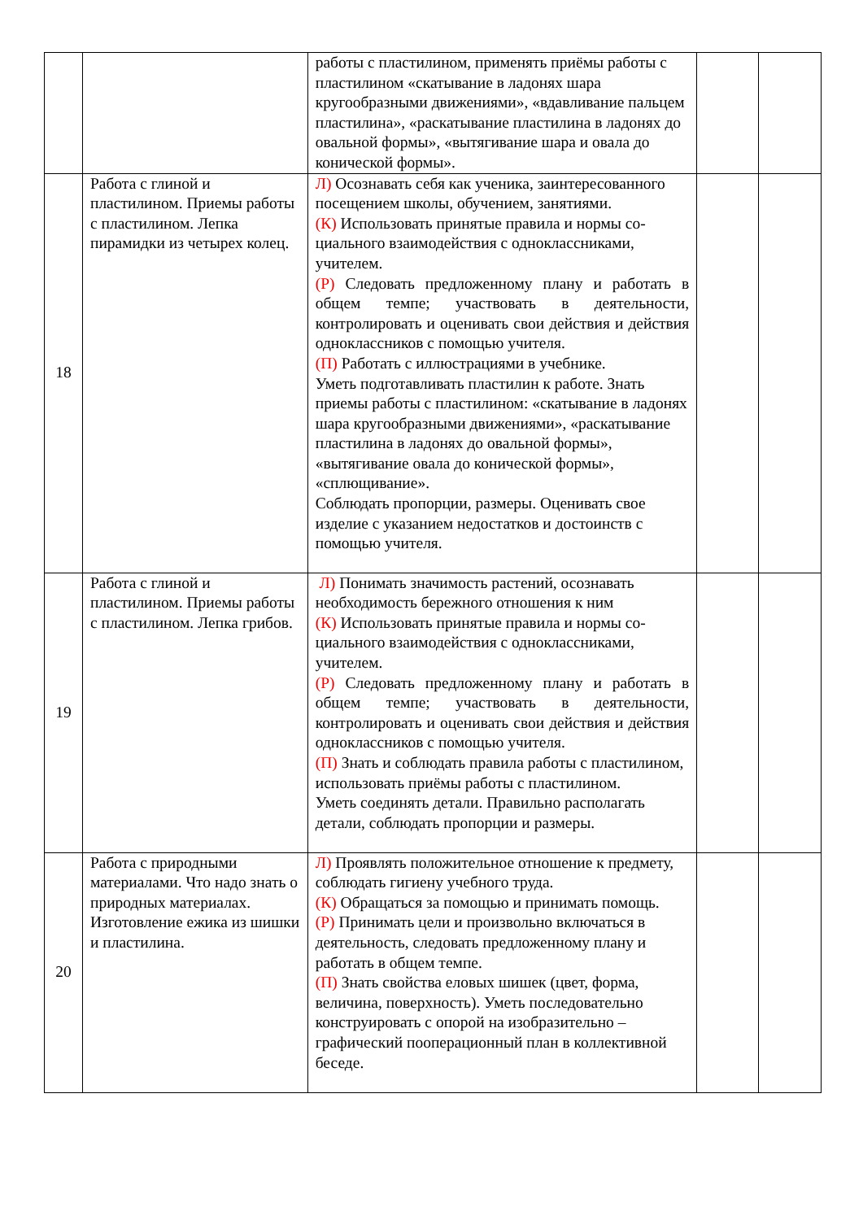| | | работы с пластилином, применять приёмы работы с пластилином «скатывание в ладонях шара кругообразными движениями», «вдавливание пальцем пластилина», «раскатывание пластилина в ладонях до овальной формы», «вытягивание шара и овала до конической формы». | | |
| 18 | Работа с глиной и пластилином. Приемы работы с пластилином. Лепка пирамидки из четырех колец. | Л) Осознавать себя как ученика, заинтересованного посещением школы, обучением, занятиями. (К) Использовать принятые правила и нормы со-циального взаимодействия с одноклассниками, учителем. (Р) Следовать предложенному плану и работать в общем темпе; участвовать в деятельности, контролировать и оценивать свои действия и действия одноклассников с помощью учителя. (П) Работать с иллюстрациями в учебнике. Уметь подготавливать пластилин к работе. Знать приемы работы с пластилином: «скатывание в ладонях шара кругообразными движениями», «раскатывание пластилина в ладонях до овальной формы», «вытягивание овала до конической формы», «сплющивание». Соблюдать пропорции, размеры. Оценивать свое изделие с указанием недостатков и достоинств с помощью учителя. | | |
| 19 | Работа с глиной и пластилином. Приемы работы с пластилином. Лепка грибов. | Л) Понимать значимость растений, осознавать необходимость бережного отношения к ним (К) Использовать принятые правила и нормы со-циального взаимодействия с одноклассниками, учителем. (Р) Следовать предложенному плану и работать в общем темпе; участвовать в деятельности, контролировать и оценивать свои действия и действия одноклассников с помощью учителя. (П) Знать и соблюдать правила работы с пластилином, использовать приёмы работы с пластилином. Уметь соединять детали. Правильно располагать детали, соблюдать пропорции и размеры. | | |
| 20 | Работа с природными материалами. Что надо знать о природных материалах. Изготовление ежика из шишки и пластилина. | Л) Проявлять положительное отношение к предмету, соблюдать гигиену учебного труда. (К) Обращаться за помощью и принимать помощь. (Р) Принимать цели и произвольно включаться в деятельность, следовать предложенному плану и работать в общем темпе. (П) Знать свойства еловых шишек (цвет, форма, величина, поверхность). Уметь последовательно конструировать с опорой на изобразительно – графический пооперационный план в коллективной беседе. | | |